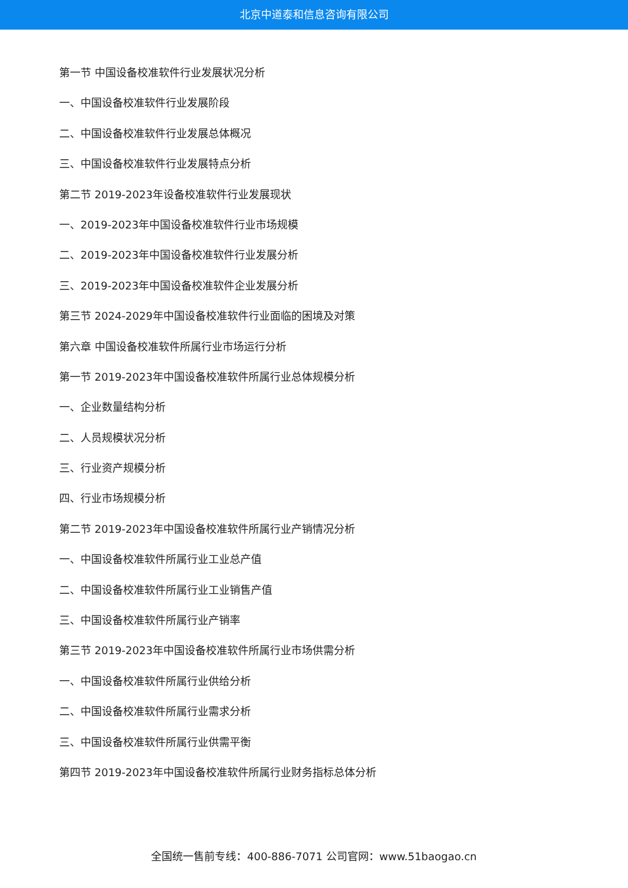北京中道泰和信息咨询有限公司
第一节 中国设备校准软件行业发展状况分析
一、中国设备校准软件行业发展阶段
二、中国设备校准软件行业发展总体概况
三、中国设备校准软件行业发展特点分析
第二节 2019-2023年设备校准软件行业发展现状
一、2019-2023年中国设备校准软件行业市场规模
二、2019-2023年中国设备校准软件行业发展分析
三、2019-2023年中国设备校准软件企业发展分析
第三节 2024-2029年中国设备校准软件行业面临的困境及对策
第六章 中国设备校准软件所属行业市场运行分析
第一节 2019-2023年中国设备校准软件所属行业总体规模分析
一、企业数量结构分析
二、人员规模状况分析
三、行业资产规模分析
四、行业市场规模分析
第二节 2019-2023年中国设备校准软件所属行业产销情况分析
一、中国设备校准软件所属行业工业总产值
二、中国设备校准软件所属行业工业销售产值
三、中国设备校准软件所属行业产销率
第三节 2019-2023年中国设备校准软件所属行业市场供需分析
一、中国设备校准软件所属行业供给分析
二、中国设备校准软件所属行业需求分析
三、中国设备校准软件所属行业供需平衡
第四节 2019-2023年中国设备校准软件所属行业财务指标总体分析
全国统一售前专线：400-886-7071 公司官网：www.51baogao.cn